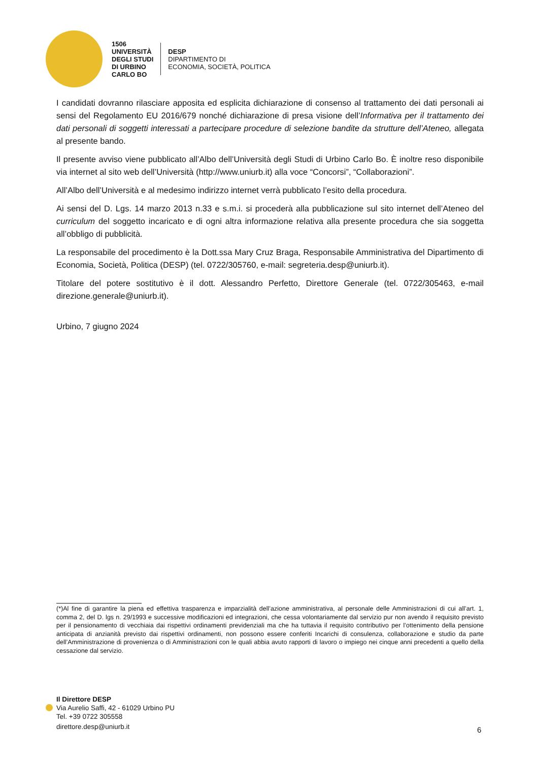1506
UNIVERSITÀ
DEGLI STUDI
DI URBINO
CARLO BO
DESP
DIPARTIMENTO DI
ECONOMIA, SOCIETÀ, POLITICA
I candidati dovranno rilasciare apposita ed esplicita dichiarazione di consenso al trattamento dei dati personali ai sensi del Regolamento EU 2016/679 nonché dichiarazione di presa visione dell’Informativa per il trattamento dei dati personali di soggetti interessati a partecipare procedure di selezione bandite da strutture dell’Ateneo, allegata al presente bando.
Il presente avviso viene pubblicato all’Albo dell’Università degli Studi di Urbino Carlo Bo. È inoltre reso disponibile via internet al sito web dell’Università (http://www.uniurb.it) alla voce “Concorsi”, “Collaborazioni”.
All’Albo dell’Università e al medesimo indirizzo internet verrà pubblicato l’esito della procedura.
Ai sensi del D. Lgs. 14 marzo 2013 n.33 e s.m.i. si procederà alla pubblicazione sul sito internet dell’Ateneo del curriculum del soggetto incaricato e di ogni altra informazione relativa alla presente procedura che sia soggetta all’obbligo di pubblicità.
La responsabile del procedimento è la Dott.ssa Mary Cruz Braga, Responsabile Amministrativa del Dipartimento di Economia, Società, Politica (DESP) (tel. 0722/305760, e-mail: segreteria.desp@uniurb.it).
Titolare del potere sostitutivo è il dott. Alessandro Perfetto, Direttore Generale (tel. 0722/305463, e-mail direzione.generale@uniurb.it).
Urbino, 7 giugno 2024
(*)Al fine di garantire la piena ed effettiva trasparenza e imparzialità dell’azione amministrativa, al personale delle Amministrazioni di cui all’art. 1, comma 2, del D. lgs n. 29/1993 e successive modificazioni ed integrazioni, che cessa volontariamente dal servizio pur non avendo il requisito previsto per il pensionamento di vecchiaia dai rispettivi ordinamenti previdenziali ma che ha tuttavia il requisito contributivo per l’ottenimento della pensione anticipata di anzianità previsto dai rispettivi ordinamenti, non possono essere conferiti Incarichi di consulenza, collaborazione e studio da parte dell’Amministrazione di provenienza o di Amministrazioni con le quali abbia avuto rapporti di lavoro o impiego nei cinque anni precedenti a quello della cessazione dal servizio.
Il Direttore DESP
Via Aurelio Saffi, 42 - 61029 Urbino PU
Tel. +39 0722 305558
direttore.desp@uniurb.it
6